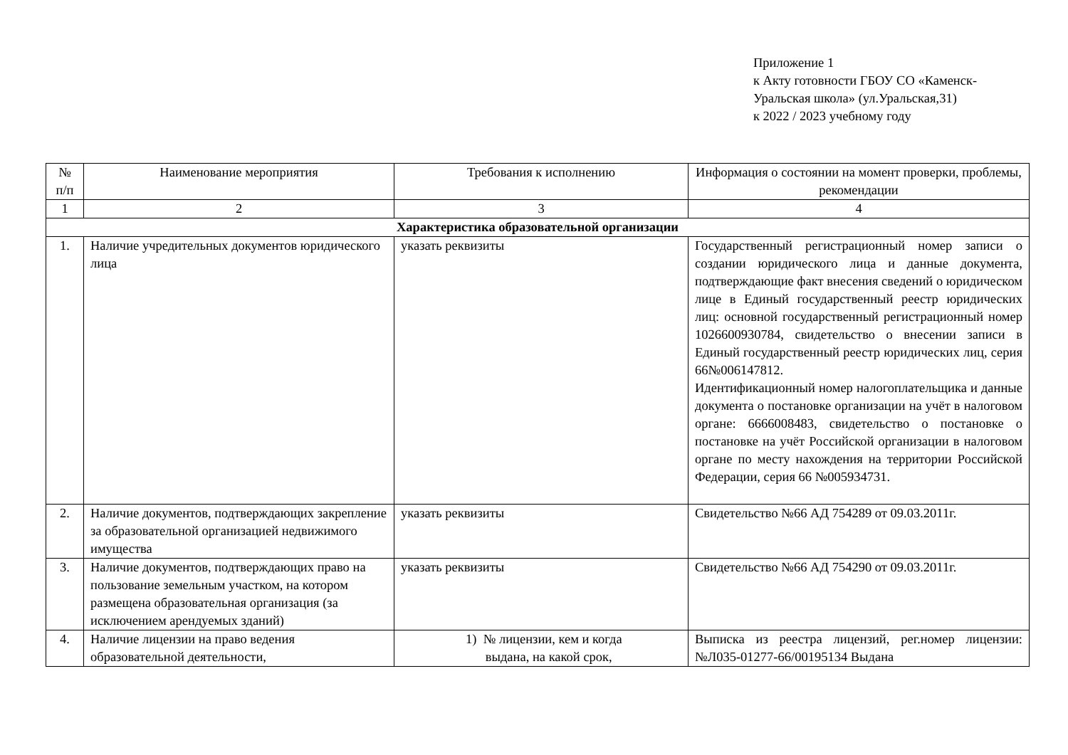Приложение 1
к Акту готовности ГБОУ СО «Каменск-Уральская школа» (ул.Уральская,31)
к 2022 / 2023 учебному году
| № п/п | Наименование мероприятия | Требования к исполнению | Информация о состоянии на момент проверки, проблемы, рекомендации |
| --- | --- | --- | --- |
| 1 | 2 | 3 | 4 |
| Характеристика образовательной организации | | | |
| 1. | Наличие учредительных документов юридического лица | указать реквизиты | Государственный регистрационный номер записи о создании юридического лица и данные документа, подтверждающие факт внесения сведений о юридическом лице в Единый государственный реестр юридических лиц: основной государственный регистрационный номер 1026600930784, свидетельство о внесении записи в Единый государственный реестр юридических лиц, серия 66№006147812. Идентификационный номер налогоплательщика и данные документа о постановке организации на учёт в налоговом органе: 6666008483, свидетельство о постановке о постановке на учёт Российской организации в налоговом органе по месту нахождения на территории Российской Федерации, серия 66 №005934731. |
| 2. | Наличие документов, подтверждающих закрепление за образовательной организацией недвижимого имущества | указать реквизиты | Свидетельство №66 АД 754289 от 09.03.2011г. |
| 3. | Наличие документов, подтверждающих право на пользование земельным участком, на котором размещена образовательная организация (за исключением арендуемых зданий) | указать реквизиты | Свидетельство №66 АД 754290 от 09.03.2011г. |
| 4. | Наличие лицензии на право ведения образовательной деятельности, | 1) № лицензии, кем и когда выдана, на какой срок, | Выписка из реестра лицензий, рег.номер лицензии: №Л035-01277-66/00195134 Выдана |